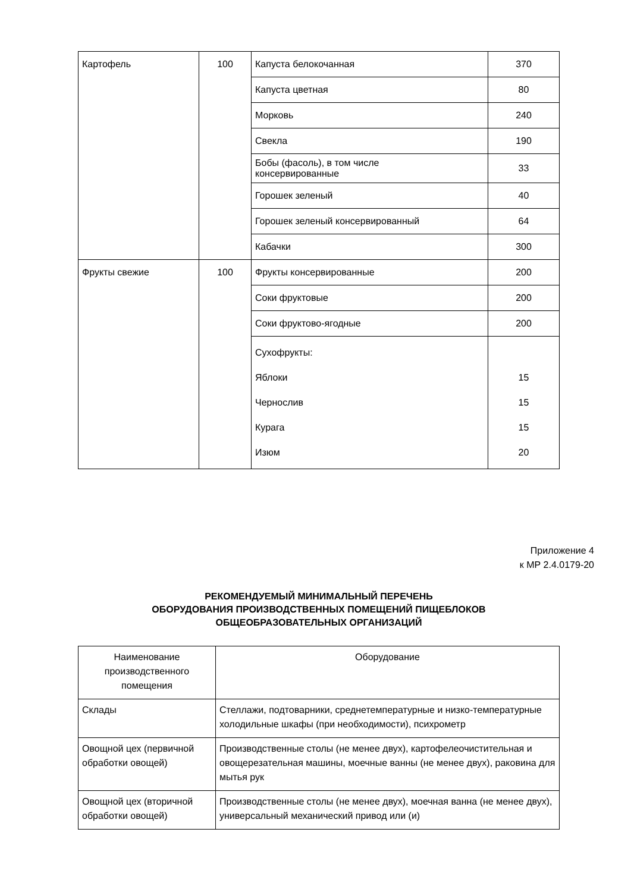| Картофель | 100 | Капуста белокочанная | 370 |
| | | Капуста цветная | 80 |
| | | Морковь | 240 |
| | | Свекла | 190 |
| | | Бобы (фасоль), в том числе консервированные | 33 |
| | | Горошек зеленый | 40 |
| | | Горошек зеленый консервированный | 64 |
| | | Кабачки | 300 |
| Фрукты свежие | 100 | Фрукты консервированные | 200 |
| | | Соки фруктовые | 200 |
| | | Соки фруктово-ягодные | 200 |
| | | Сухофрукты: Яблоки Чернослив Курага Изюм | 15 15 15 20 |
Приложение 4
к МР 2.4.0179-20
РЕКОМЕНДУЕМЫЙ МИНИМАЛЬНЫЙ ПЕРЕЧЕНЬ
ОБОРУДОВАНИЯ ПРОИЗВОДСТВЕННЫХ ПОМЕЩЕНИЙ ПИЩЕБЛОКОВ
ОБЩЕОБРАЗОВАТЕЛЬНЫХ ОРГАНИЗАЦИЙ
| Наименование производственного помещения | Оборудование |
| --- | --- |
| Склады | Стеллажи, подтоварники, среднетемпературные и низко-температурные холодильные шкафы (при необходимости), психрометр |
| Овощной цех (первичной обработки овощей) | Производственные столы (не менее двух), картофелеочистительная и овощерезательная машины, моечные ванны (не менее двух), раковина для мытья рук |
| Овощной цех (вторичной обработки овощей) | Производственные столы (не менее двух), моечная ванна (не менее двух), универсальный механический привод или (и) |